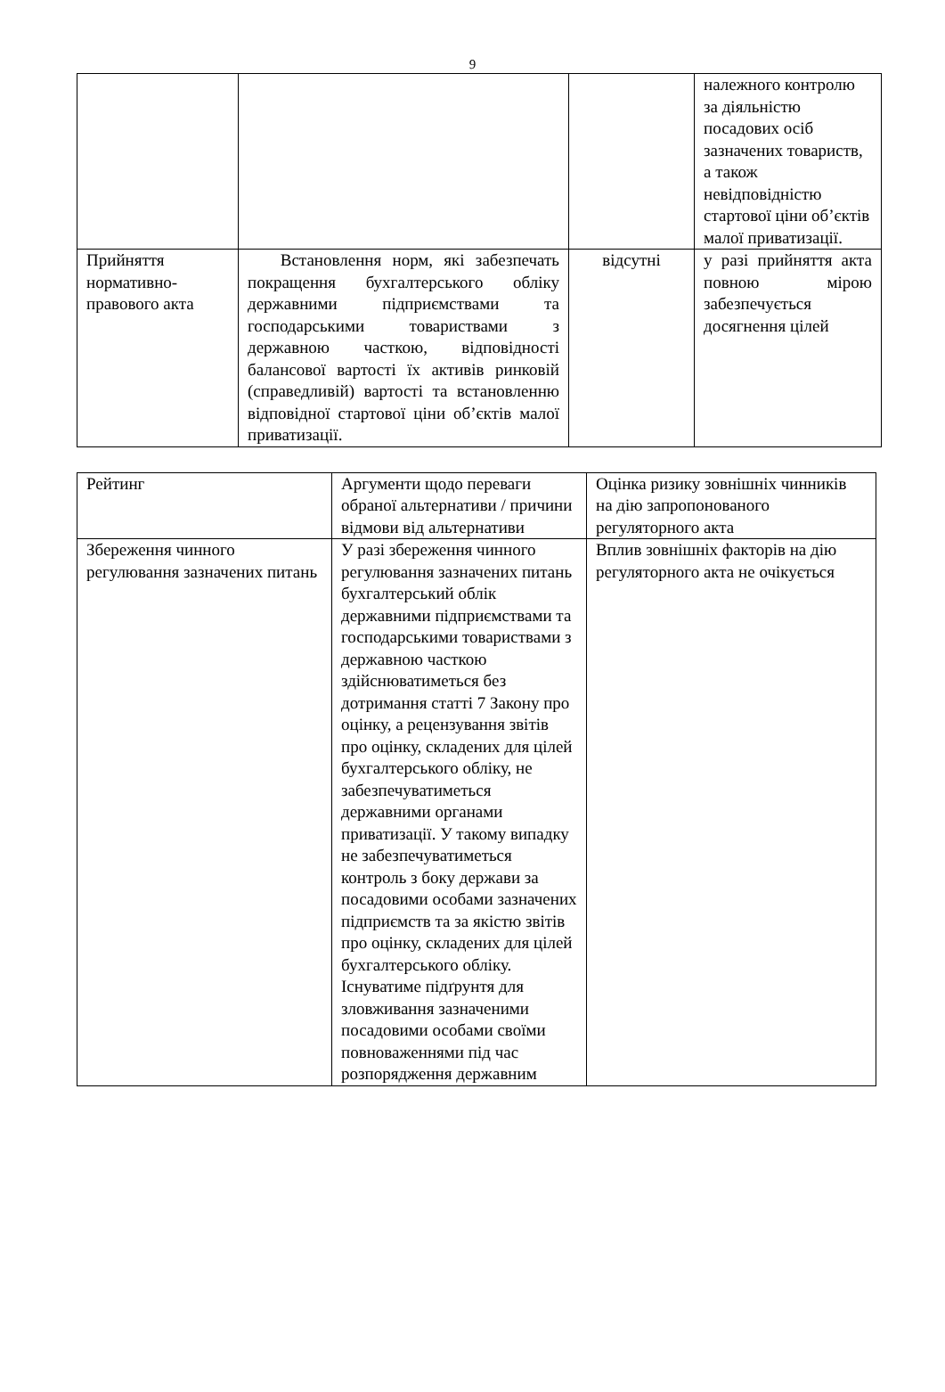9
| | | | належного контролю за діяльністю посадових осіб зазначених товариств, а також невідповідністю стартової ціни об’єктів малої приватизації. |
| Прийняття нормативно-правового акта | Встановлення норм, які забезпечать покращення бухгалтерського обліку державними підприємствами та господарськими товариствами з державною часткою, відповідності балансової вартості їх активів ринковій (справедливій) вартості та встановленню відповідної стартової ціни об’єктів малої приватизації. | відсутні | у разі прийняття акта повною мірою забезпечується досягнення цілей |
| Рейтинг | Аргументи щодо переваги обраної альтернативи / причини відмови від альтернативи | Оцінка ризику зовнішніх чинників на дію запропонованого регуляторного акта |
| Збереження чинного регулювання зазначених питань | У разі збереження чинного регулювання зазначених питань бухгалтерський облік державними підприємствами та господарськими товариствами з державною часткою здійснюватиметься без дотримання статті 7 Закону про оцінку, а рецензування звітів про оцінку, складених для цілей бухгалтерського обліку, не забезпечуватиметься державними органами приватизації. У такому випадку не забезпечуватиметься контроль з боку держави за посадовими особами зазначених підприємств та за якістю звітів про оцінку, складених для цілей бухгалтерського обліку. Існуватиме підґрунтя для зловживання зазначеними посадовими особами своїми повноваженнями під час розпорядження державним | Вплив зовнішніх факторів на дію регуляторного акта не очікується |